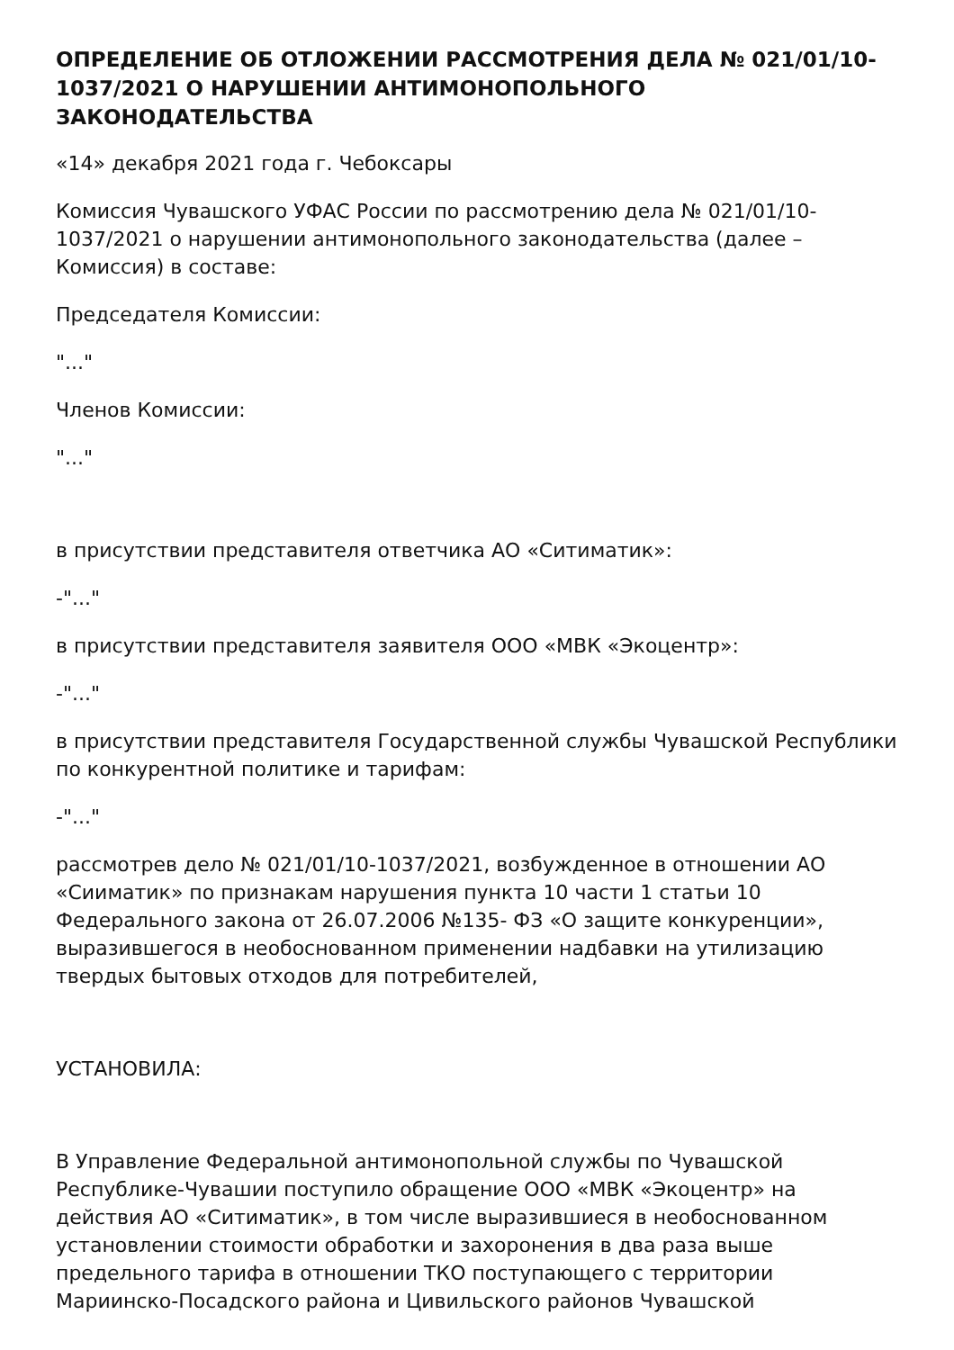ОПРЕДЕЛЕНИЕ ОБ ОТЛОЖЕНИИ РАССМОТРЕНИЯ ДЕЛА № 021/01/10-1037/2021 О НАРУШЕНИИ АНТИМОНОПОЛЬНОГО ЗАКОНОДАТЕЛЬСТВА
«14» декабря 2021 года г. Чебоксары
Комиссия Чувашского УФАС России по рассмотрению дела № 021/01/10- 1037/2021 о нарушении антимонопольного законодательства (далее – Комиссия) в составе:
Председателя Комиссии:
"..."
Членов Комиссии:
"..."
в присутствии представителя ответчика АО «Ситиматик»:
-"..."
в присутствии представителя заявителя ООО «МВК «Экоцентр»:
-"..."
в присутствии представителя Государственной службы Чувашской Республики по конкурентной политике и тарифам:
-"..."
рассмотрев дело № 021/01/10-1037/2021, возбужденное в отношении АО «Сииматик» по признакам нарушения пункта 10 части 1 статьи 10 Федерального закона от 26.07.2006 №135- ФЗ «О защите конкуренции», выразившегося в необоснованном применении надбавки на утилизацию твердых бытовых отходов для потребителей,
УСТАНОВИЛА:
В Управление Федеральной антимонопольной службы по Чувашской Республике-Чувашии поступило обращение ООО «МВК «Экоцентр» на действия АО «Ситиматик», в том числе выразившиеся в необоснованном установлении стоимости обработки и захоронения в два раза выше предельного тарифа в отношении ТКО поступающего с территории Мариинско-Посадского района и Цивильского районов Чувашской